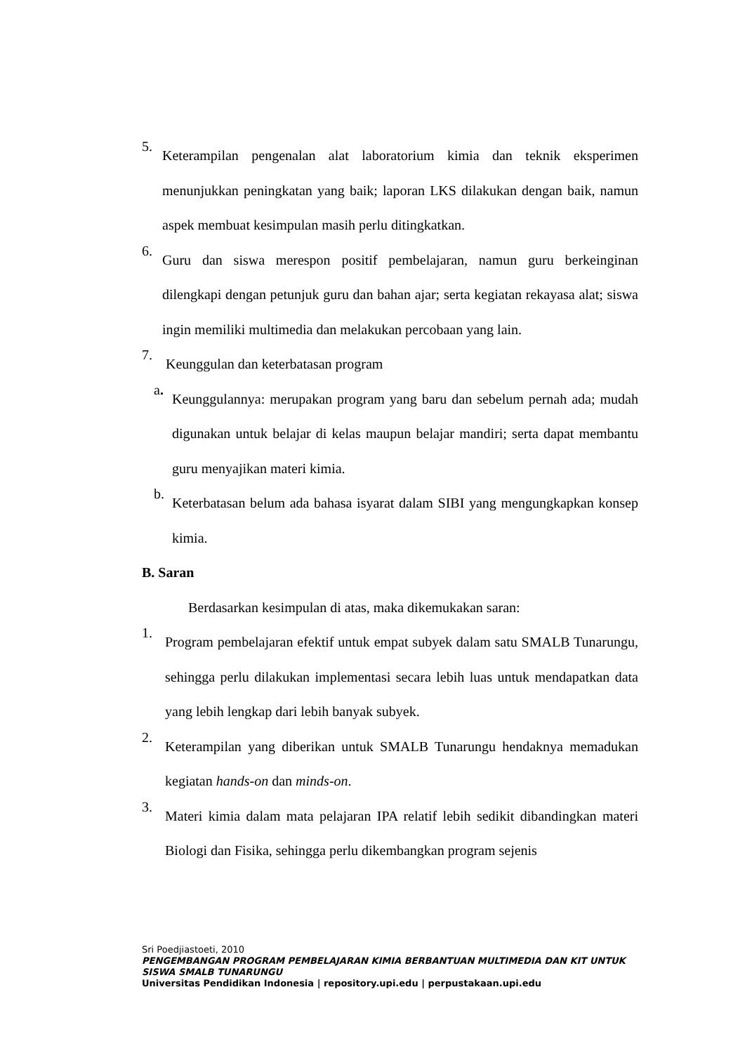5.
Keterampilan pengenalan alat laboratorium kimia dan teknik eksperimen menunjukkan peningkatan yang baik; laporan LKS dilakukan dengan baik, namun aspek membuat kesimpulan masih perlu ditingkatkan.
6.
Guru dan siswa merespon positif pembelajaran, namun guru berkeinginan dilengkapi dengan petunjuk guru dan bahan ajar; serta kegiatan rekayasa alat; siswa ingin memiliki multimedia dan melakukan percobaan yang lain.
7.
Keunggulan dan keterbatasan program
a.
Keunggulannya: merupakan program yang baru dan sebelum pernah ada; mudah digunakan untuk belajar di kelas maupun belajar mandiri; serta dapat membantu guru menyajikan materi kimia.
b.
Keterbatasan belum ada bahasa isyarat dalam SIBI yang mengungkapkan konsep kimia.
B. Saran
Berdasarkan kesimpulan di atas, maka dikemukakan saran:
1.
Program pembelajaran efektif untuk empat subyek dalam satu SMALB Tunarungu, sehingga perlu dilakukan implementasi secara lebih luas untuk mendapatkan data yang lebih lengkap dari lebih banyak subyek.
2.
Keterampilan yang diberikan untuk SMALB Tunarungu hendaknya memadukan kegiatan hands-on dan minds-on.
3.
Materi kimia dalam mata pelajaran IPA relatif lebih sedikit dibandingkan materi Biologi dan Fisika, sehingga perlu dikembangkan program sejenis
Sri Poedjiastoeti, 2010
PENGEMBANGAN PROGRAM PEMBELAJARAN KIMIA BERBANTUAN MULTIMEDIA DAN KIT UNTUK SISWA SMALB TUNARUNGU
Universitas Pendidikan Indonesia | repository.upi.edu | perpustakaan.upi.edu